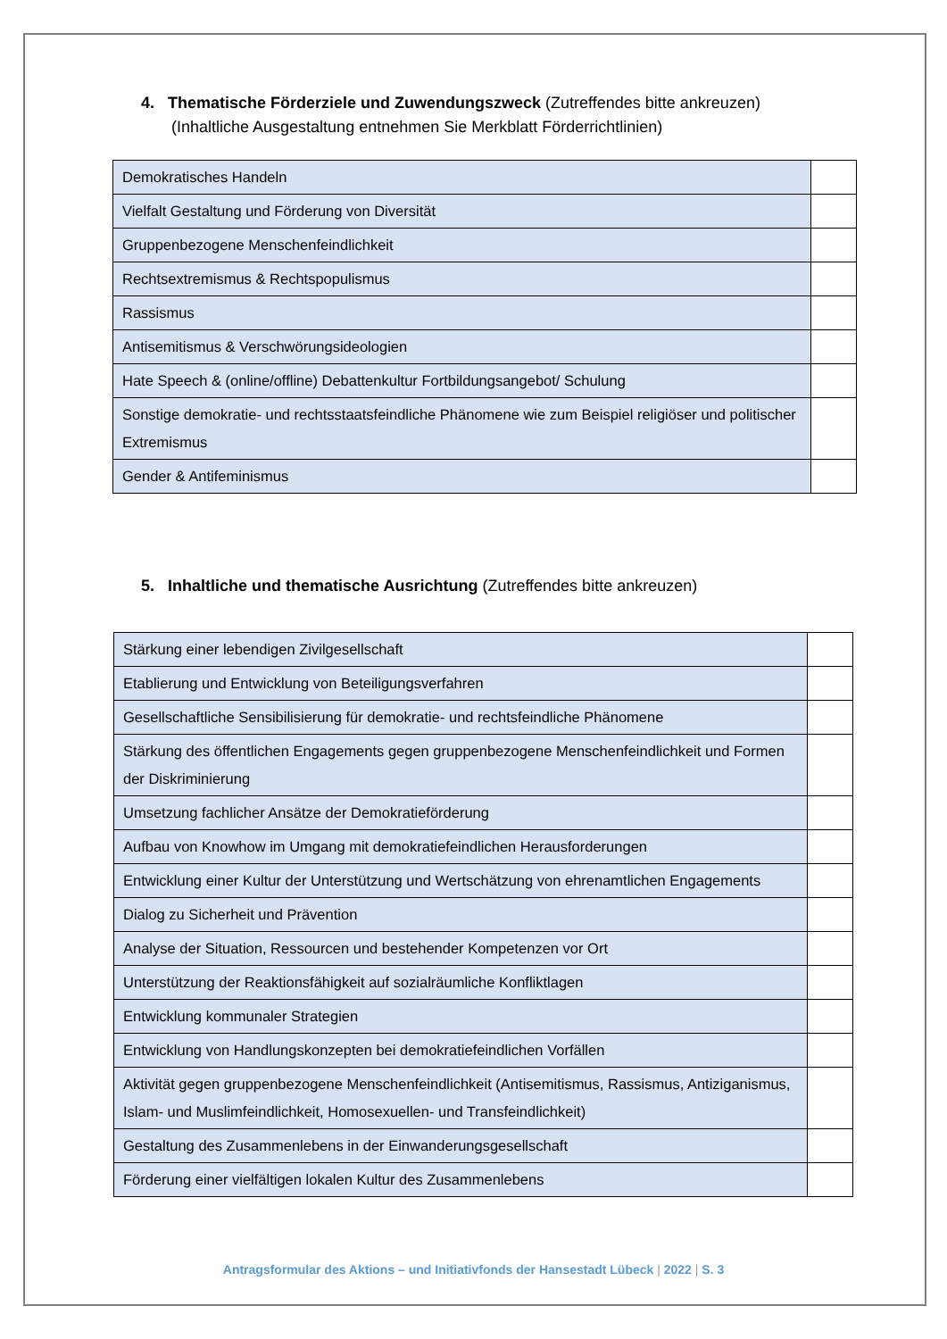4. Thematische Förderziele und Zuwendungszweck (Zutreffendes bitte ankreuzen)
(Inhaltliche Ausgestaltung entnehmen Sie Merkblatt Förderrichtlinien)
| Demokratisches Handeln | |
| Vielfalt Gestaltung und Förderung von Diversität | |
| Gruppenbezogene Menschenfeindlichkeit | |
| Rechtsextremismus & Rechtspopulismus | |
| Rassismus | |
| Antisemitismus & Verschwörungsideologien | |
| Hate Speech & (online/offline) Debattenkultur Fortbildungsangebot/ Schulung | |
| Sonstige demokratie- und rechtsstaatsfeindliche Phänomene wie zum Beispiel religiöser und politischer Extremismus | |
| Gender & Antifeminismus | |
5. Inhaltliche und thematische Ausrichtung (Zutreffendes bitte ankreuzen)
| Stärkung einer lebendigen Zivilgesellschaft | |
| Etablierung und Entwicklung von Beteiligungsverfahren | |
| Gesellschaftliche Sensibilisierung für demokratie- und rechtsfeindliche Phänomene | |
| Stärkung des öffentlichen Engagements gegen gruppenbezogene Menschenfeindlichkeit und Formen der Diskriminierung | |
| Umsetzung fachlicher Ansätze der Demokratieförderung | |
| Aufbau von Knowhow im Umgang mit demokratiefeindlichen Herausforderungen | |
| Entwicklung einer Kultur der Unterstützung und Wertschätzung von ehrenamtlichen Engagements | |
| Dialog zu Sicherheit und Prävention | |
| Analyse der Situation, Ressourcen und bestehender Kompetenzen vor Ort | |
| Unterstützung der Reaktionsfähigkeit auf sozialräumliche Konfliktlagen | |
| Entwicklung kommunaler Strategien | |
| Entwicklung von Handlungskonzepten bei demokratiefeindlichen Vorfällen | |
| Aktivität gegen gruppenbezogene Menschenfeindlichkeit (Antisemitismus, Rassismus, Antiziganismus, Islam- und Muslimfeindlichkeit, Homosexuellen- und Transfeindlichkeit) | |
| Gestaltung des Zusammenlebens in der Einwanderungsgesellschaft | |
| Förderung einer vielfältigen lokalen Kultur des Zusammenlebens | |
Antragsformular des Aktions – und Initiativfonds der Hansestadt Lübeck | 2022 | S. 3